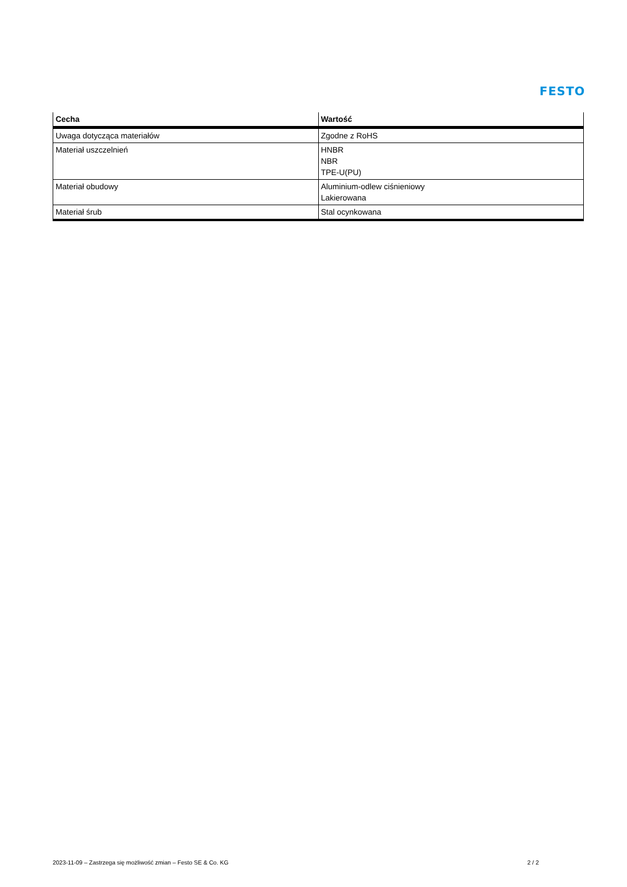FESTO
| Cecha | Wartość |
| --- | --- |
| Uwaga dotycząca materiałów | Zgodne z RoHS |
| Materiał uszczelnień | HNBR NBR TPE-U(PU) |
| Materiał obudowy | Aluminium-odlew ciśnieniowy Lakierowana |
| Materiał śrub | Stal ocynkowana |
2023-11-09 – Zastrzega się możliwość zmian – Festo SE & Co. KG 2 / 2